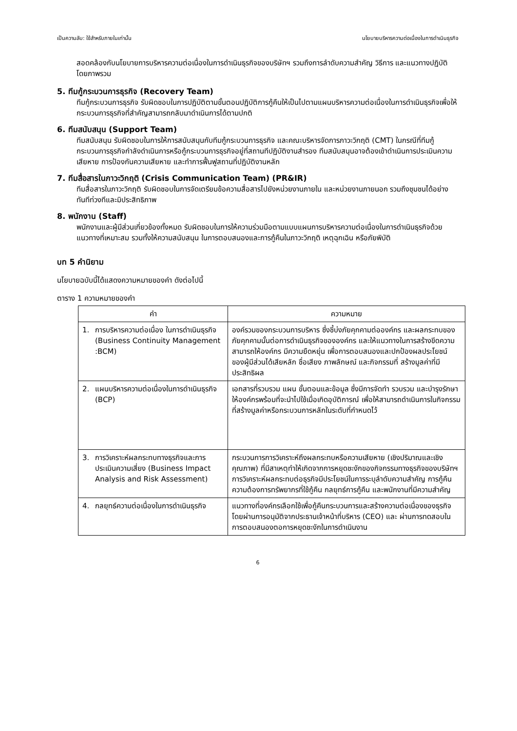เป็นความลับ: ใช้สำหรับภายในเท่านั้น นโยบายบริหารความต่อเนื่องในการดำเนินธุรกิจ
สอดคล้องกับนโยบายการบริหารความต่อเนื่องในการดำเนินธุรกิจของบริษัทฯ รวมถึงการลำดับความสำคัญ วิธีการ และแนวทางปฏิบัติโดยภาพรวม
5. ทีมกู้กระบวนการธุรกิจ (Recovery Team)
ทีมกู้กระบวนการธุรกิจ รับผิดชอบในการปฏิบัติตามขั้นตอนปฏิบัติการกู้คืนให้เป็นไปตามแผนบริหารความต่อเนื่องในการดำเนินธุรกิจเพื่อให้กระบวนการธุรกิจที่สำคัญสามารถกลับมาดำเนินการได้ตามปกติ
6. ทีมสนับสนุน (Support Team)
ทีมสนับสนุน รับผิดชอบในการให้การสนับสนุนกับทีมกู้กระบวนการธุรกิจ และคณะบริหารจัดการภาวะวิกฤติ (CMT) ในกรณีที่ทีมกู้กระบวนการธุรกิจกำลังดำเนินการหรือกู้กระบวนการธุรกิจอยู่ที่สถานทีปฏิบัติงานสำรอง ทีมสนับสนุนอาจต้องเข้าดำเนินการประเมินความเสียหาย การป้องกันความเสียหาย และทำการฟื้นฟูสถานที่ปฏิบัติงานหลัก
7. ทีมสื่อสารในภาวะวิกฤติ (Crisis Communication Team) (PR&IR)
ทีมสื่อสารในภาวะวิกฤติ รับผิดชอบในการจัดเตรียมข้อความสื่อสารไปยังหน่วยงานภายใน และหน่วยงานภายนอก รวมถึงชุมชนได้อย่างทันทีท่วงทีและมิประสิทธิภาพ
8. พนักงาน (Staff)
พนักงานและผู้มีส่วนเกี่ยวข้องทั้งหมด รับผิดชอบในการให้ความร่วมมือตามแบบแผนการบริหารความต่อเนื่องในการดำเนินธุรกิจด้วยแนวทางที่เหมาะสม รวมทั้งให้ความสนับสนุน ในการตอบสนองและการกู้คืนในภาวะวิกฤติ เหตุฉุกเฉิน หรือภัยพิบัติ
บท 5 คำนิยาม
นโยบายฉบับนี้ได้แสดงความหมายของคำ ดังต่อไปนี้
ตาราง 1 ความหมายของคำ
| คำ | ความหมาย |
| --- | --- |
| 1. การบริหารความต่อเนื่อง ในการดำเนินธุรกิจ (Business Continuity Management :BCM) | องค์รวมของกระบวนการบริหาร ซึ่งชี้บ่งภัยคุกคามต่อองค์กร และผลกระทบของภัยคุกคามนั้นต่อการดำเนินธุรกิจขององค์กร และให้แนวทางในการสร้างขีดความสามารถให้องค์กร มีความยืดหยุ่น เพื่อการตอบสนองและปกป้องผลประโยชน์ ของผู้มีส่วนได้เสียหลัก ชื่อเสียง ภาพลักษณ์ และกิจกรรมที่ สร้างมูลค่าที่มีประสิทธิผล |
| 2. แผนบริหารความต่อเนื่องในการดำเนินธุรกิจ (BCP) | เอกสารที่รวบรวม แผน ขั้นตอนและข้อมูล ซึ่งมีการจัดทำ รวบรวม และบำรุงรักษาให้องค์กรพร้อมที่จะนำไปใช้เมื่อเกิดอุบัติการณ์ เพื่อให้สามารถดำเนินการในกิจกรรมที่สร้างมูลค่าหรือกระบวนการหลักในระดับที่กำหนดไว้ |
| 3. การวิเคราะห์ผลกระทบทางธุรกิจและการประเมินความเสี่ยง (Business Impact Analysis and Risk Assessment) | กระบวนการการวิเคราะห์ถึงผลกระทบหรือความเสียหาย (เชิงปริมาณและเชิงคุณภาพ) ที่มีสาเหตุทำให้เกิดจากการหยุดชะงักของกิจกรรมทางธุรกิจของบริษัทฯ การวิเคราะห์ผลกระทบต่อธุรกิจมีประโยชน์ในการระบุลำดับความสำคัญ การกู้คืน ความต้องการทรัพยากรที่ใช้กู้คืน กลยุทธ์การกู้คืน และพนักงานที่มีความสำคัญ |
| 4. กลยุทธ์ความต่อเนื่องในการดำเนินธุรกิจ | แนวทางที่องค์กรเลือกใช้เพื่อกู้คืนกระบวนการและสร้างความต่อเนื่องของธุรกิจ โดยผ่านการอนุมัติจากประธานเจ้าหน้าที่บริหาร (CEO) และ ผ่านการทดสอบในการตอบสนองตอการหยุดชะงักในการดำเนินงาน |
6